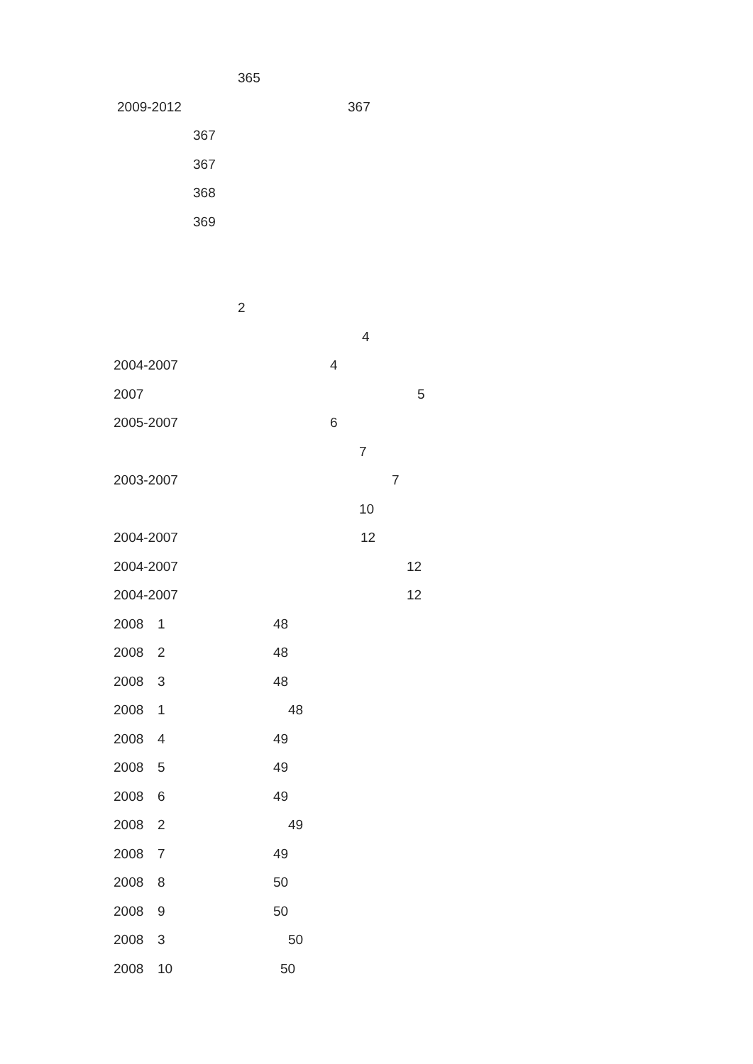365
2009-2012 367
367
367
368
369
2
4
2004-2007 4
2007 5
2005-2007 6
7
2003-2007 7
10
2004-2007 12
2004-2007 12
2004-2007 12
2008 1 48
2008 2 48
2008 3 48
2008 1 48
2008 4 49
2008 5 49
2008 6 49
2008 2 49
2008 7 49
2008 8 50
2008 9 50
2008 3 50
2008 10 50